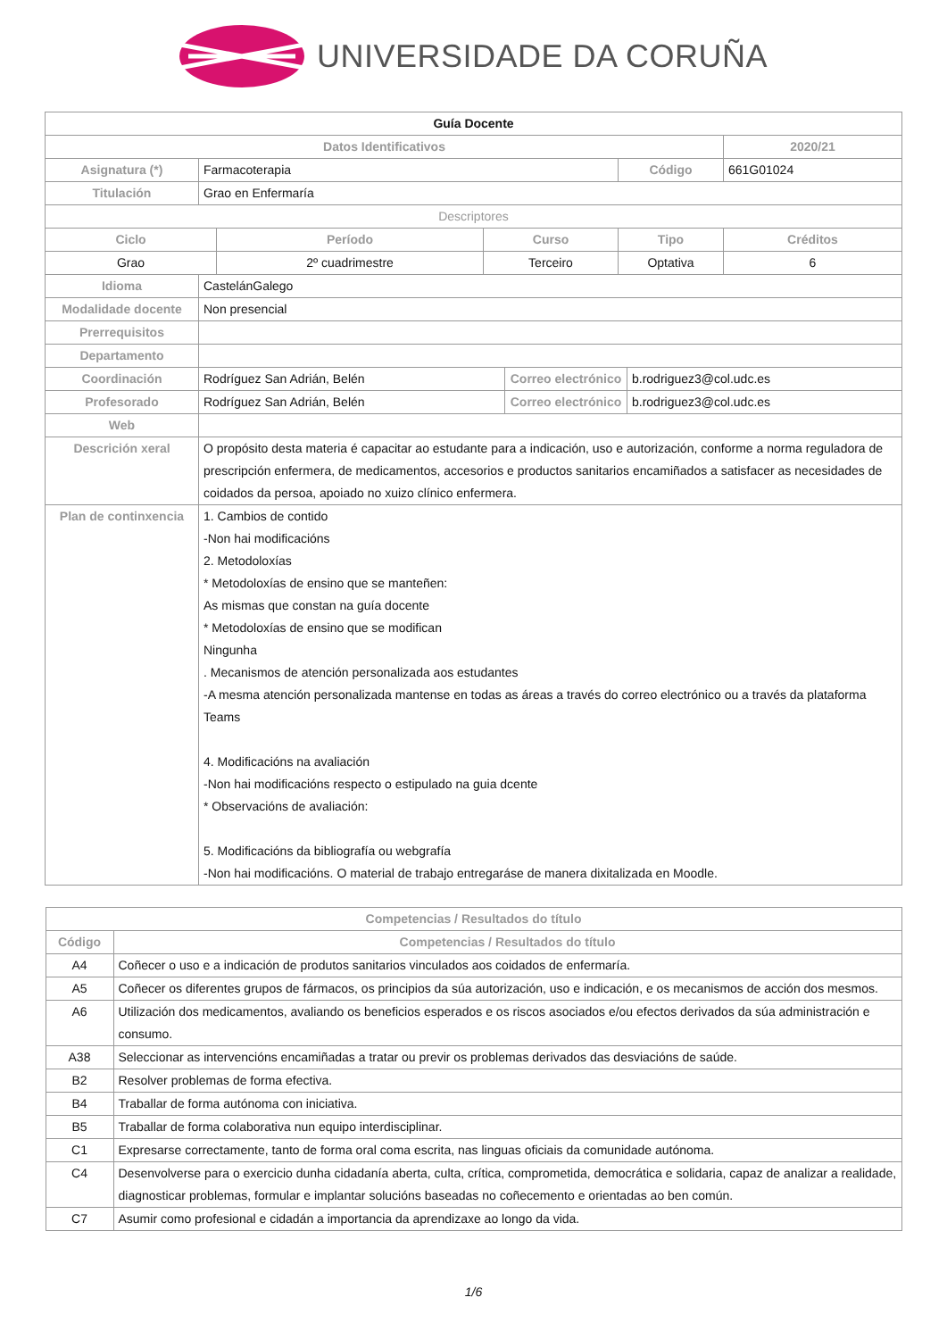UNIVERSIDADE DA CORUÑA
| Guía Docente | | | | | | | |
| Datos Identificativos | | | | | | | 2020/21 |
| Asignatura (*) | Farmacoterapia | | | | Código | | 661G01024 |
| Titulación | Grao en Enfermaría | | | | | | |
| Descriptores | | | | | | | |
| Ciclo | | Período | Curso | | Tipo | | Créditos |
| Grao | | 2º cuadrimestre | Terceiro | | Optativa | | 6 |
| Idioma | CastelánGalego | | | | | | |
| Modalidade docente | Non presencial | | | | | | |
| Prerrequisitos | | | | | | | |
| Departamento | | | | | | | |
| Coordinación | Rodríguez San Adrián, Belén | | | Correo electrónico | | b.rodriguez3@col.udc.es | |
| Profesorado | Rodríguez San Adrián, Belén | | | Correo electrónico | | b.rodriguez3@col.udc.es | |
| Web | | | | | | | |
| Descrición xeral | O propósito desta materia é capacitar ao estudante para a indicación, uso e autorización, conforme a norma reguladora de prescripción enfermera, de medicamentos, accesorios e productos sanitarios encamiñados a satisfacer as necesidades de coidados da persoa, apoiado no xuizo clínico enfermera. | | | | | | |
| Plan de continxencia | 1. Cambios de contido -Non hai modificacións 2. Metodoloxías * Metodoloxías de ensino que se manteñen: As mismas que constan na guía docente * Metodoloxías de ensino que se modifican Ningunha . Mecanismos de atención personalizada aos estudantes -A mesma atención personalizada mantense en todas as áreas a través do correo electrónico ou a través da plataforma Teams 4. Modificacións na avaliación -Non hai modificacións respecto o estipulado na guia dcente * Observacións de avaliación: 5. Modificacións da bibliografía ou webgrafía -Non hai modificacións. O material de trabajo entregaráse de manera dixitalizada en Moodle. | | | | | | |
| Competencias / Resultados do título | |
| --- | --- |
| Código | Competencias / Resultados do título |
| A4 | Coñecer o uso e a indicación de produtos sanitarios vinculados aos coidados de enfermaría. |
| A5 | Coñecer os diferentes grupos de fármacos, os principios da súa autorización, uso e indicación, e os mecanismos de acción dos mesmos. |
| A6 | Utilización dos medicamentos, avaliando os beneficios esperados e os riscos asociados e/ou efectos derivados da súa administración e consumo. |
| A38 | Seleccionar as intervencións encamiñadas a tratar ou previr os problemas derivados das desviacións de saúde. |
| B2 | Resolver problemas de forma efectiva. |
| B4 | Traballar de forma autónoma con iniciativa. |
| B5 | Traballar de forma colaborativa nun equipo interdisciplinar. |
| C1 | Expresarse correctamente, tanto de forma oral coma escrita, nas linguas oficiais da comunidade autónoma. |
| C4 | Desenvolverse para o exercicio dunha cidadanía aberta, culta, crítica, comprometida, democrática e solidaria, capaz de analizar a realidade, diagnosticar problemas, formular e implantar solucións baseadas no coñecemento e orientadas ao ben común. |
| C7 | Asumir como profesional e cidadán a importancia da aprendizaxe ao longo da vida. |
1/6